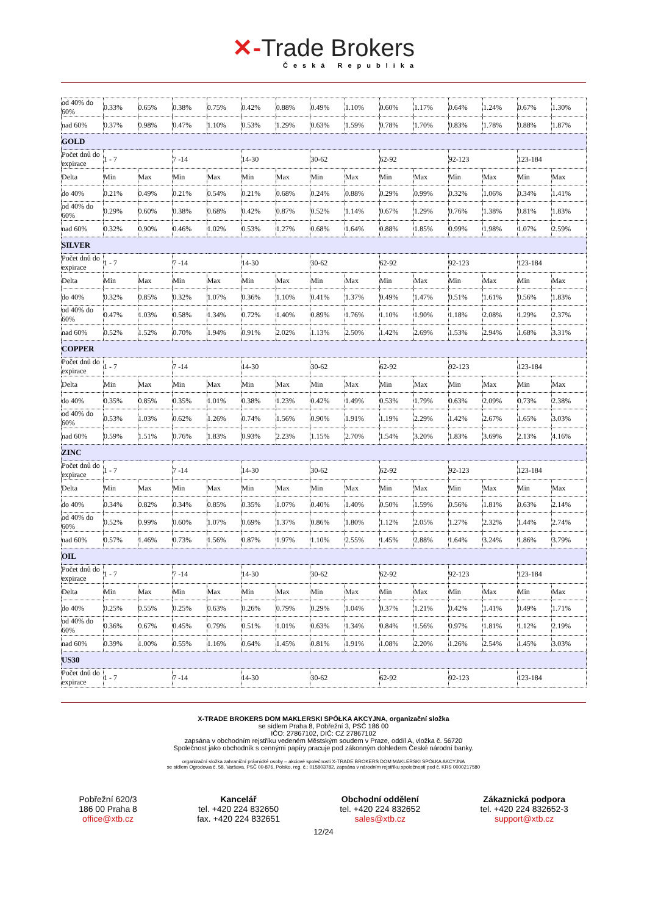✕-Trade Brokers
Česká Republika
| od 40% do 60% | 0.33% | 0.65% | 0.38% | 0.75% | 0.42% | 0.88% | 0.49% | 1.10% | 0.60% | 1.17% | 0.64% | 1.24% | 0.67% | 1.30% |
| nad 60% | 0.37% | 0.98% | 0.47% | 1.10% | 0.53% | 1.29% | 0.63% | 1.59% | 0.78% | 1.70% | 0.83% | 1.78% | 0.88% | 1.87% |
| GOLD | | | | | | | | | | | | | | |
| Počet dnů do expirace | 1 - 7 | | 7 -14 | | 14-30 | | 30-62 | | 62-92 | | 92-123 | | 123-184 | |
| Delta | Min | Max | Min | Max | Min | Max | Min | Max | Min | Max | Min | Max | Min | Max |
| do 40% | 0.21% | 0.49% | 0.21% | 0.54% | 0.21% | 0.68% | 0.24% | 0.88% | 0.29% | 0.99% | 0.32% | 1.06% | 0.34% | 1.41% |
| od 40% do 60% | 0.29% | 0.60% | 0.38% | 0.68% | 0.42% | 0.87% | 0.52% | 1.14% | 0.67% | 1.29% | 0.76% | 1.38% | 0.81% | 1.83% |
| nad 60% | 0.32% | 0.90% | 0.46% | 1.02% | 0.53% | 1.27% | 0.68% | 1.64% | 0.88% | 1.85% | 0.99% | 1.98% | 1.07% | 2.59% |
| SILVER | | | | | | | | | | | | | | |
| Počet dnů do expirace | 1 - 7 | | 7 -14 | | 14-30 | | 30-62 | | 62-92 | | 92-123 | | 123-184 | |
| Delta | Min | Max | Min | Max | Min | Max | Min | Max | Min | Max | Min | Max | Min | Max |
| do 40% | 0.32% | 0.85% | 0.32% | 1.07% | 0.36% | 1.10% | 0.41% | 1.37% | 0.49% | 1.47% | 0.51% | 1.61% | 0.56% | 1.83% |
| od 40% do 60% | 0.47% | 1.03% | 0.58% | 1.34% | 0.72% | 1.40% | 0.89% | 1.76% | 1.10% | 1.90% | 1.18% | 2.08% | 1.29% | 2.37% |
| nad 60% | 0.52% | 1.52% | 0.70% | 1.94% | 0.91% | 2.02% | 1.13% | 2.50% | 1.42% | 2.69% | 1.53% | 2.94% | 1.68% | 3.31% |
| COPPER | | | | | | | | | | | | | | |
| Počet dnů do expirace | 1 - 7 | | 7 -14 | | 14-30 | | 30-62 | | 62-92 | | 92-123 | | 123-184 | |
| Delta | Min | Max | Min | Max | Min | Max | Min | Max | Min | Max | Min | Max | Min | Max |
| do 40% | 0.35% | 0.85% | 0.35% | 1.01% | 0.38% | 1.23% | 0.42% | 1.49% | 0.53% | 1.79% | 0.63% | 2.09% | 0.73% | 2.38% |
| od 40% do 60% | 0.53% | 1.03% | 0.62% | 1.26% | 0.74% | 1.56% | 0.90% | 1.91% | 1.19% | 2.29% | 1.42% | 2.67% | 1.65% | 3.03% |
| nad 60% | 0.59% | 1.51% | 0.76% | 1.83% | 0.93% | 2.23% | 1.15% | 2.70% | 1.54% | 3.20% | 1.83% | 3.69% | 2.13% | 4.16% |
| ZINC | | | | | | | | | | | | | | |
| Počet dnů do expirace | 1 - 7 | | 7 -14 | | 14-30 | | 30-62 | | 62-92 | | 92-123 | | 123-184 | |
| Delta | Min | Max | Min | Max | Min | Max | Min | Max | Min | Max | Min | Max | Min | Max |
| do 40% | 0.34% | 0.82% | 0.34% | 0.85% | 0.35% | 1.07% | 0.40% | 1.40% | 0.50% | 1.59% | 0.56% | 1.81% | 0.63% | 2.14% |
| od 40% do 60% | 0.52% | 0.99% | 0.60% | 1.07% | 0.69% | 1.37% | 0.86% | 1.80% | 1.12% | 2.05% | 1.27% | 2.32% | 1.44% | 2.74% |
| nad 60% | 0.57% | 1.46% | 0.73% | 1.56% | 0.87% | 1.97% | 1.10% | 2.55% | 1.45% | 2.88% | 1.64% | 3.24% | 1.86% | 3.79% |
| OIL | | | | | | | | | | | | | | |
| Počet dnů do expirace | 1 - 7 | | 7 -14 | | 14-30 | | 30-62 | | 62-92 | | 92-123 | | 123-184 | |
| Delta | Min | Max | Min | Max | Min | Max | Min | Max | Min | Max | Min | Max | Min | Max |
| do 40% | 0.25% | 0.55% | 0.25% | 0.63% | 0.26% | 0.79% | 0.29% | 1.04% | 0.37% | 1.21% | 0.42% | 1.41% | 0.49% | 1.71% |
| od 40% do 60% | 0.36% | 0.67% | 0.45% | 0.79% | 0.51% | 1.01% | 0.63% | 1.34% | 0.84% | 1.56% | 0.97% | 1.81% | 1.12% | 2.19% |
| nad 60% | 0.39% | 1.00% | 0.55% | 1.16% | 0.64% | 1.45% | 0.81% | 1.91% | 1.08% | 2.20% | 1.26% | 2.54% | 1.45% | 3.03% |
| US30 | | | | | | | | | | | | | | |
| Počet dnů do expirace | 1 - 7 | | 7 -14 | | 14-30 | | 30-62 | | 62-92 | | 92-123 | | 123-184 | |
X-TRADE BROKERS DOM MAKLERSKI SPÓŁKA AKCYJNA, organizační složka
se sídlem Praha 8, Pobřežní 3, PSČ 186 00
IČO: 27867102, DIČ: CZ 27867102
zapsána v obchodním rejstříku vedeném Městským soudem v Praze, oddíl A, vložka č. 56720
Společnost jako obchodník s cennými papíry pracuje pod zákonným dohledem České národní banky.
organizační složka zahraniční právnické osoby – akciové společnosti X-TRADE BROKERS DOM MAKLERSKI SPÓŁKA AKCYJNA
se sídlem Ogrodowa č. 58, Varšava, PSČ 00-876, Polsko, reg. č.: 015803782, zapsána v národním rejstříku společností pod č. KRS 0000217580
Pobřežní 620/3
186 00 Praha 8
office@xtb.cz
Kancelář
tel. +420 224 832650
fax. +420 224 832651
Obchodní oddělení
tel. +420 224 832652
sales@xtb.cz
Zákaznická podpora
tel. +420 224 832652-3
support@xtb.cz
12/24